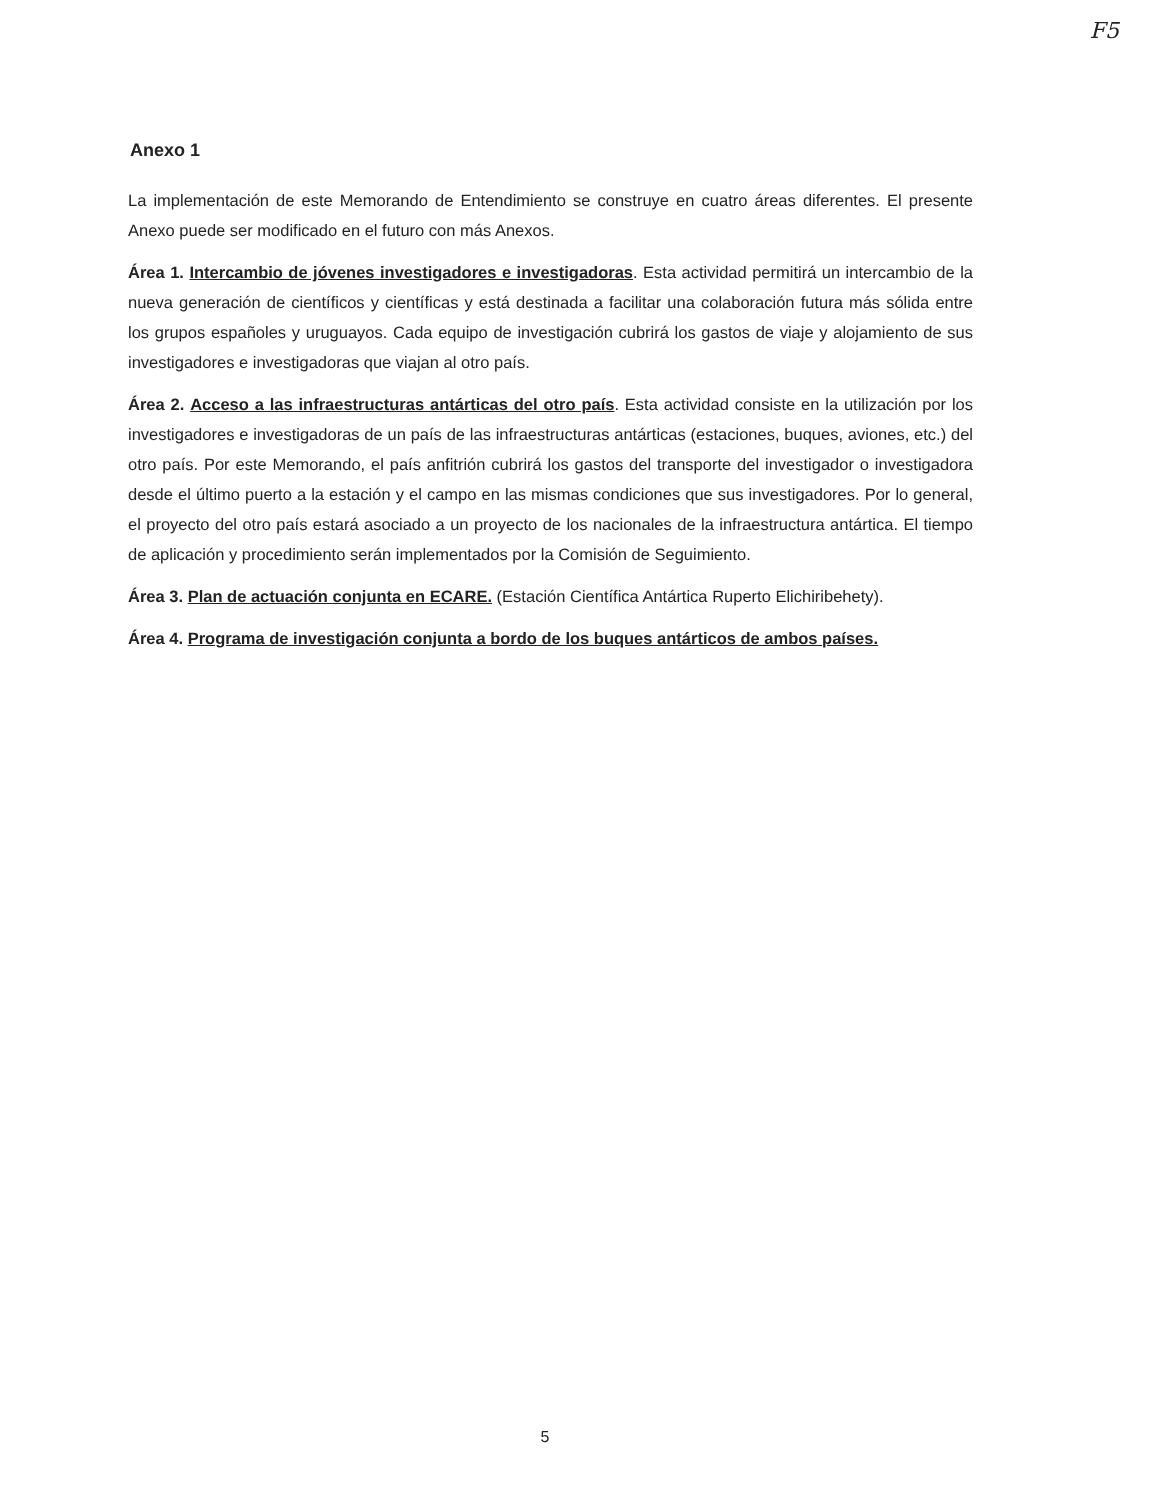F5
Anexo 1
La implementación de este Memorando de Entendimiento se construye en cuatro áreas diferentes. El presente Anexo puede ser modificado en el futuro con más Anexos.
Área 1. Intercambio de jóvenes investigadores e investigadoras. Esta actividad permitirá un intercambio de la nueva generación de científicos y científicas y está destinada a facilitar una colaboración futura más sólida entre los grupos españoles y uruguayos. Cada equipo de investigación cubrirá los gastos de viaje y alojamiento de sus investigadores e investigadoras que viajan al otro país.
Área 2. Acceso a las infraestructuras antárticas del otro país. Esta actividad consiste en la utilización por los investigadores e investigadoras de un país de las infraestructuras antárticas (estaciones, buques, aviones, etc.) del otro país. Por este Memorando, el país anfitrión cubrirá los gastos del transporte del investigador o investigadora desde el último puerto a la estación y el campo en las mismas condiciones que sus investigadores. Por lo general, el proyecto del otro país estará asociado a un proyecto de los nacionales de la infraestructura antártica. El tiempo de aplicación y procedimiento serán implementados por la Comisión de Seguimiento.
Área 3. Plan de actuación conjunta en ECARE. (Estación Científica Antártica Ruperto Elichiribehety).
Área 4. Programa de investigación conjunta a bordo de los buques antárticos de ambos países.
5